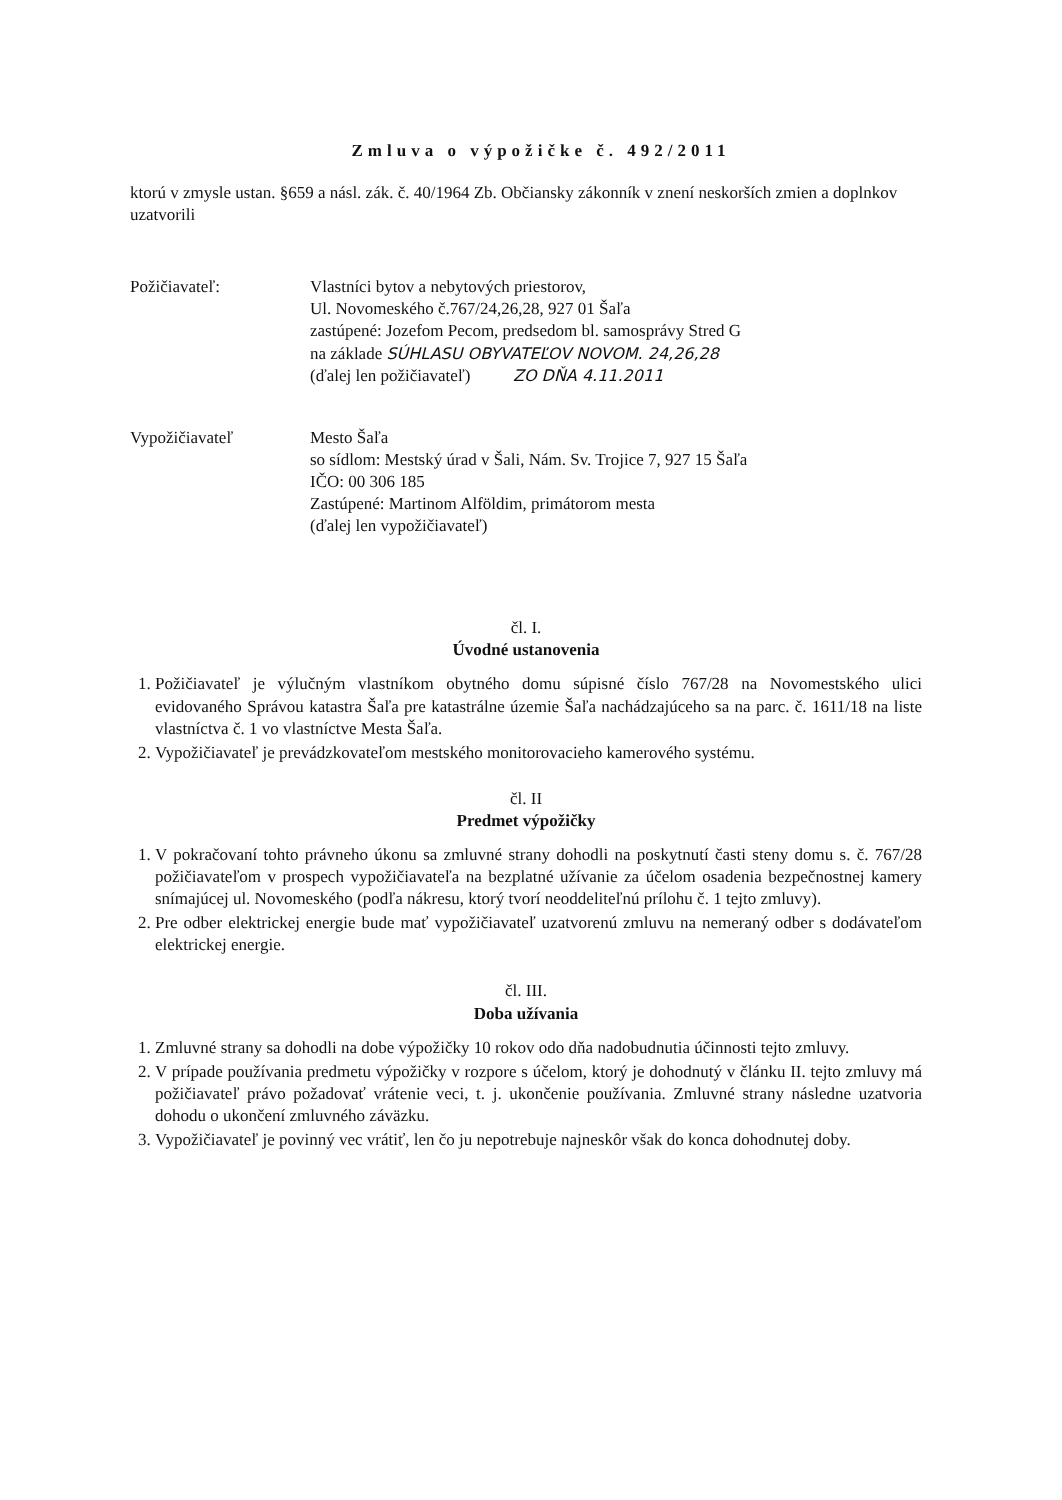Zmluva o výpožičke č. 492/2011
ktorú v zmysle ustan. §659 a násl. zák. č. 40/1964 Zb. Občiansky zákonník v znení neskorších zmien a doplnkov uzatvorili
Požičiavateľ: Vlastníci bytov a nebytových priestorov,
Ul. Novomeského č.767/24,26,28, 927 01 Šaľa
zastúpené: Jozefom Pecom, predsedom bl. samosprávy Stred G
na základe SÚHLASU OBYVATEĽOV NOVOM. 24,26,28
(ďalej len požičiavateľ) ZO DŇA 4.11.2011
Vypožičiavateľ Mesto Šaľa
so sídlom: Mestský úrad v Šali, Nám. Sv. Trojice 7, 927 15 Šaľa
IČO: 00 306 185
Zastúpené: Martinom Alföldim, primátorom mesta
(ďalej len vypožičiavateľ)
čl. I.
Úvodné ustanovenia
1. Požičiavateľ je výlučným vlastníkom obytného domu súpisné číslo 767/28 na Novomestského ulici evidovaného Správou katastra Šaľa pre katastrálne územie Šaľa nachádzajúceho sa na parc. č. 1611/18 na liste vlastníctva č. 1 vo vlastníctve Mesta Šaľa.
2. Vypožičiavateľ je prevádzkovateľom mestského monitorovacieho kamerového systému.
čl. II
Predmet výpožičky
1. V pokračovaní tohto právneho úkonu sa zmluvné strany dohodli na poskytnutí časti steny domu s. č. 767/28 požičiavateľom v prospech vypožičiavateľa na bezplatné užívanie za účelom osadenia bezpečnostnej kamery snímajúcej ul. Novomeského (podľa nákresu, ktorý tvorí neoddeliteľnú prílohu č. 1 tejto zmluvy).
2. Pre odber elektrickej energie bude mať vypožičiavateľ uzatvorenú zmluvu na nemeraný odber s dodávateľom elektrickej energie.
čl. III.
Doba užívania
1. Zmluvné strany sa dohodli na dobe výpožičky 10 rokov odo dňa nadobudnutia účinnosti tejto zmluvy.
2. V prípade používania predmetu výpožičky v rozpore s účelom, ktorý je dohodnutý v článku II. tejto zmluvy má požičiavateľ právo požadovať vrátenie veci, t. j. ukončenie používania. Zmluvné strany následne uzatvoria dohodu o ukončení zmluvného záväzku.
3. Vypožičiavateľ je povinný vec vrátiť, len čo ju nepotrebuje najneskôr však do konca dohodnutej doby.